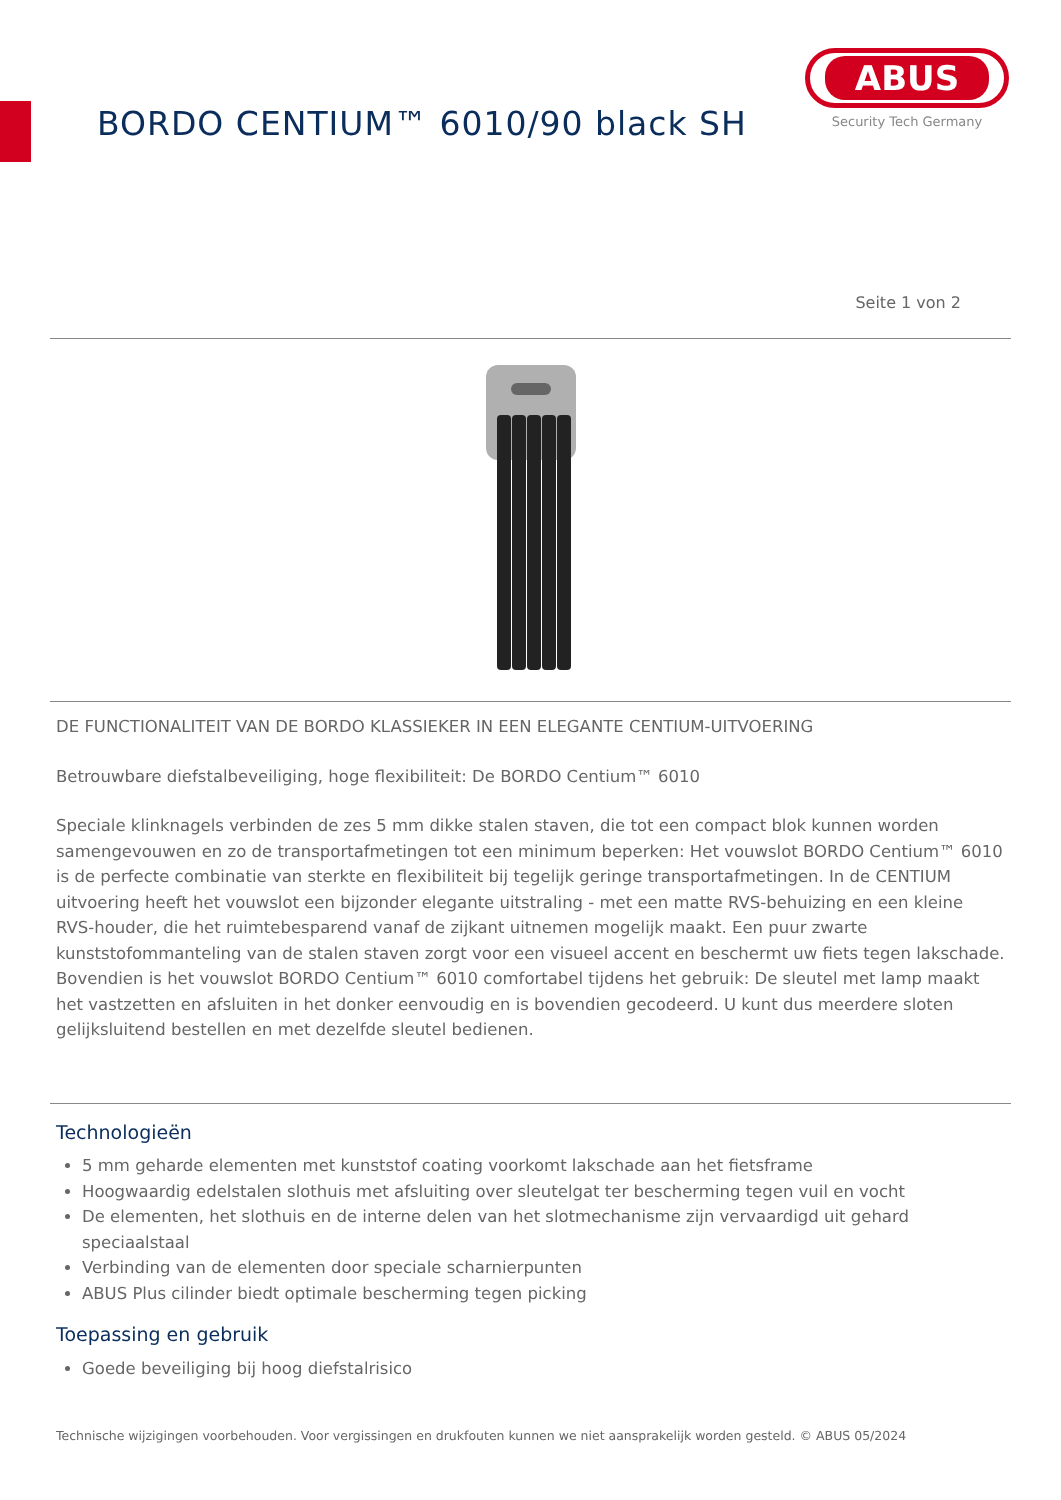BORDO CENTIUM™ 6010/90 black SH
ABUS
Security Tech Germany
Seite 1 von 2
DE FUNCTIONALITEIT VAN DE BORDO KLASSIEKER IN EEN ELEGANTE CENTIUM-UITVOERING
Betrouwbare diefstalbeveiliging, hoge flexibiliteit: De BORDO Centium™ 6010
Speciale klinknagels verbinden de zes 5 mm dikke stalen staven, die tot een compact blok kunnen worden samengevouwen en zo de transportafmetingen tot een minimum beperken: Het vouwslot BORDO Centium™ 6010 is de perfecte combinatie van sterkte en flexibiliteit bij tegelijk geringe transportafmetingen. In de CENTIUM uitvoering heeft het vouwslot een bijzonder elegante uitstraling - met een matte RVS-behuizing en een kleine RVS-houder, die het ruimtebesparend vanaf de zijkant uitnemen mogelijk maakt. Een puur zwarte kunststofommanteling van de stalen staven zorgt voor een visueel accent en beschermt uw fiets tegen lakschade. Bovendien is het vouwslot BORDO Centium™ 6010 comfortabel tijdens het gebruik: De sleutel met lamp maakt het vastzetten en afsluiten in het donker eenvoudig en is bovendien gecodeerd. U kunt dus meerdere sloten gelijksluitend bestellen en met dezelfde sleutel bedienen.
Technologieën
5 mm geharde elementen met kunststof coating voorkomt lakschade aan het fietsframe
Hoogwaardig edelstalen slothuis met afsluiting over sleutelgat ter bescherming tegen vuil en vocht
De elementen, het slothuis en de interne delen van het slotmechanisme zijn vervaardigd uit gehard speciaalstaal
Verbinding van de elementen door speciale scharnierpunten
ABUS Plus cilinder biedt optimale bescherming tegen picking
Toepassing en gebruik
Goede beveiliging bij hoog diefstalrisico
Technische wijzigingen voorbehouden. Voor vergissingen en drukfouten kunnen we niet aansprakelijk worden gesteld. © ABUS 05/2024